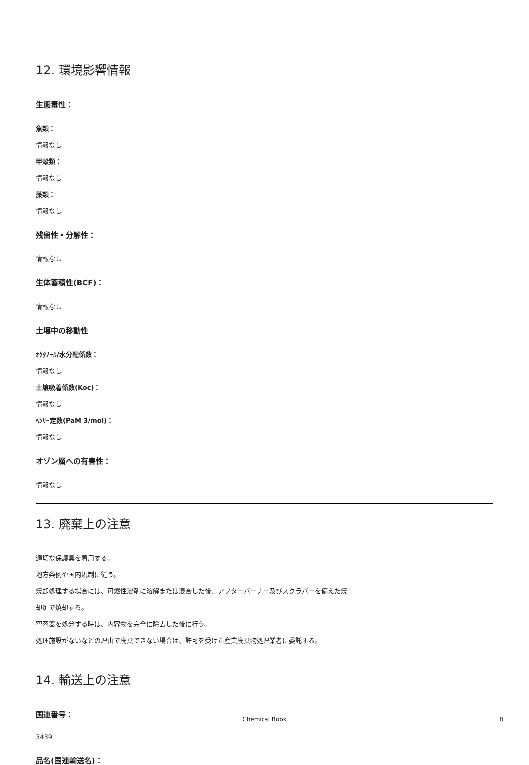12. 環境影響情報
生態毒性：
魚類：
情報なし
甲殻類：
情報なし
藻類：
情報なし
残留性・分解性：
情報なし
生体蓄積性(BCF)：
情報なし
土壌中の移動性
ｵｸﾀﾉｰﾙ/水分配係数：
情報なし
土壌吸着係数(Koc)：
情報なし
ﾍﾝﾘｰ定数(PaM 3/mol)：
情報なし
オゾン層への有害性：
情報なし
13. 廃棄上の注意
適切な保護具を着用する。
地方条例や国内規制に従う。
焼却処理する場合には、可燃性溶剤に溶解または混合した後、アフターバーナー及びスクラバーを備えた焼
却炉で焼却する。
空容器を処分する時は、内容物を完全に除去した後に行う。
処理施設がないなどの理由で廃棄できない場合は、許可を受けた産業廃棄物処理業者に委託する。
14. 輸送上の注意
国連番号：
3439
品名(国連輸送名)：
Chemical Book 8